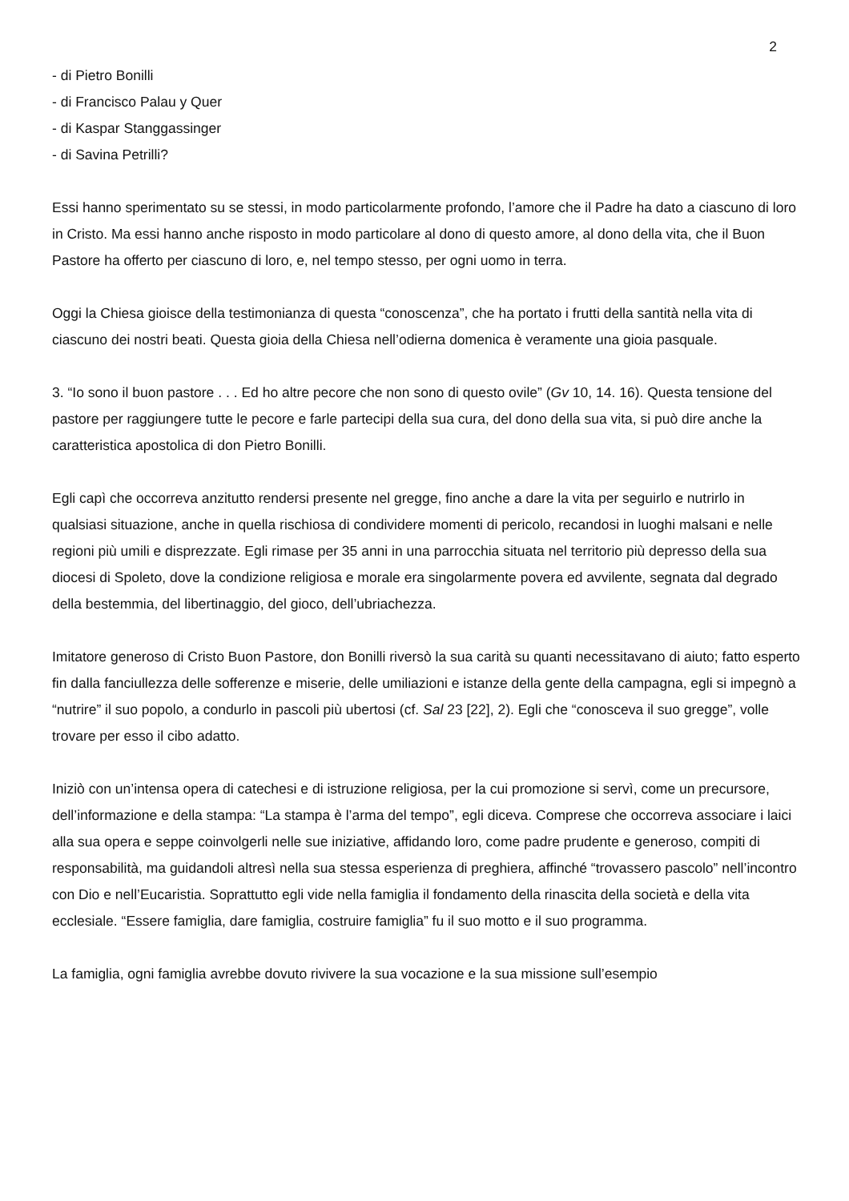2
- di Pietro Bonilli
- di Francisco Palau y Quer
- di Kaspar Stanggassinger
- di Savina Petrilli?
Essi hanno sperimentato su se stessi, in modo particolarmente profondo, l’amore che il Padre ha dato a ciascuno di loro in Cristo. Ma essi hanno anche risposto in modo particolare al dono di questo amore, al dono della vita, che il Buon Pastore ha offerto per ciascuno di loro, e, nel tempo stesso, per ogni uomo in terra.
Oggi la Chiesa gioisce della testimonianza di questa “conoscenza”, che ha portato i frutti della santità nella vita di ciascuno dei nostri beati. Questa gioia della Chiesa nell’odierna domenica è veramente una gioia pasquale.
3. “Io sono il buon pastore . . . Ed ho altre pecore che non sono di questo ovile” (Gv 10, 14. 16). Questa tensione del pastore per raggiungere tutte le pecore e farle partecipi della sua cura, del dono della sua vita, si può dire anche la caratteristica apostolica di don Pietro Bonilli.
Egli capì che occorreva anzitutto rendersi presente nel gregge, fino anche a dare la vita per seguirlo e nutrirlo in qualsiasi situazione, anche in quella rischiosa di condividere momenti di pericolo, recandosi in luoghi malsani e nelle regioni più umili e disprezzate. Egli rimase per 35 anni in una parrocchia situata nel territorio più depresso della sua diocesi di Spoleto, dove la condizione religiosa e morale era singolarmente povera ed avvilente, segnata dal degrado della bestemmia, del libertinaggio, del gioco, dell’ubriachezza.
Imitatore generoso di Cristo Buon Pastore, don Bonilli riversò la sua carità su quanti necessitavano di aiuto; fatto esperto fin dalla fanciullezza delle sofferenze e miserie, delle umiliazioni e istanze della gente della campagna, egli si impegnò a “nutrire” il suo popolo, a condurlo in pascoli più ubertosi (cf. Sal 23 [22], 2). Egli che “conosceva il suo gregge”, volle trovare per esso il cibo adatto.
Iniziò con un’intensa opera di catechesi e di istruzione religiosa, per la cui promozione si servì, come un precursore, dell’informazione e della stampa: “La stampa è l’arma del tempo”, egli diceva. Comprese che occorreva associare i laici alla sua opera e seppe coinvolgerli nelle sue iniziative, affidando loro, come padre prudente e generoso, compiti di responsabilità, ma guidandoli altresì nella sua stessa esperienza di preghiera, affinché “trovassero pascolo” nell’incontro con Dio e nell’Eucaristia. Soprattutto egli vide nella famiglia il fondamento della rinascita della società e della vita ecclesiale. “Essere famiglia, dare famiglia, costruire famiglia” fu il suo motto e il suo programma.
La famiglia, ogni famiglia avrebbe dovuto rivivere la sua vocazione e la sua missione sull’esempio